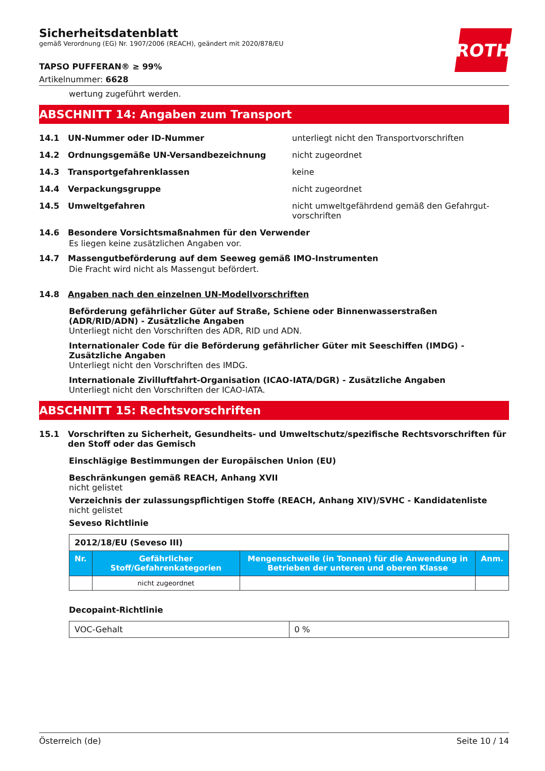ROTH
Sicherheitsdatenblatt
gemäß Verordnung (EG) Nr. 1907/2006 (REACH), geändert mit 2020/878/EU
TAPSO PUFFERAN® ≥ 99%
Artikelnummer: 6628
wertung zugeführt werden.
ABSCHNITT 14: Angaben zum Transport
14.1 UN-Nummer oder ID-Nummer unterliegt nicht den Transportvorschriften
14.2 Ordnungsgemäße UN-Versandbezeichnung nicht zugeordnet
14.3 Transportgefahrenklassen keine
14.4 Verpackungsgruppe nicht zugeordnet
14.5 Umweltgefahren nicht umweltgefährdend gemäß den Gefahrgut­vorschriften
14.6 Besondere Vorsichtsmaßnahmen für den Verwender
Es liegen keine zusätzlichen Angaben vor.
14.7 Massengutbeförderung auf dem Seeweg gemäß IMO-Instrumenten
Die Fracht wird nicht als Massengut befördert.
14.8 Angaben nach den einzelnen UN-Modellvorschriften
Beförderung gefährlicher Güter auf Straße, Schiene oder Binnenwasserstraßen (ADR/RID/ADN) - Zusätzliche Angaben
Unterliegt nicht den Vorschriften des ADR, RID und ADN.
Internationaler Code für die Beförderung gefährlicher Güter mit Seeschiffen (IMDG) - Zusätzliche Angaben
Unterliegt nicht den Vorschriften des IMDG.
Internationale Zivilluftfahrt-Organisation (ICAO-IATA/DGR) - Zusätzliche Angaben
Unterliegt nicht den Vorschriften der ICAO-IATA.
ABSCHNITT 15: Rechtsvorschriften
15.1 Vorschriften zu Sicherheit, Gesundheits- und Umweltschutz/spezifische Rechtsvorschriften für den Stoff oder das Gemisch
Einschlägige Bestimmungen der Europäischen Union (EU)
Beschränkungen gemäß REACH, Anhang XVII
nicht gelistet
Verzeichnis der zulassungspflichtigen Stoffe (REACH, Anhang XIV)/SVHC - Kandidatenliste
nicht gelistet
Seveso Richtlinie
| 2012/18/EU (Seveso III) | | | |
| Nr. | Gefährlicher Stoff/Gefahrenkategorien | Mengenschwelle (in Tonnen) für die Anwendung in Betrieben der unteren und oberen Klasse | Anm. |
| | nicht zugeordnet | | |
Decopaint-Richtlinie
| VOC-Gehalt | 0 % |
Österreich (de) Seite 10 / 14